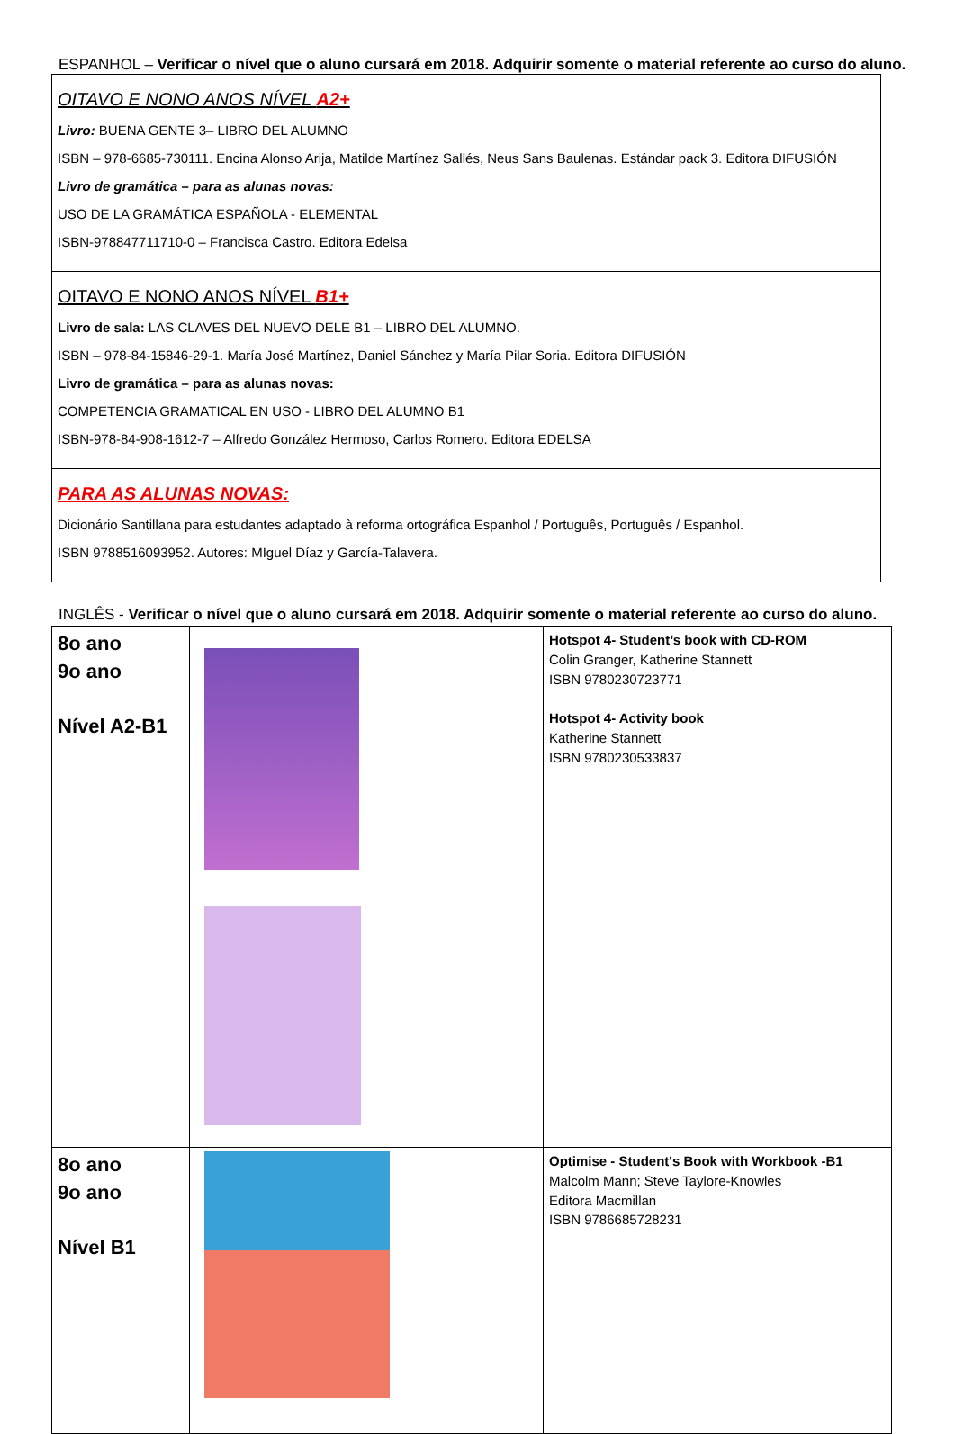ESPANHOL – Verificar o nível que o aluno cursará em 2018. Adquirir somente o material referente ao curso do aluno.
| OITAVO E NONO ANOS NÍVEL A2+ Livro: BUENA GENTE 3– LIBRO DEL ALUMNO ISBN – 978-6685-730111. Encina Alonso Arija, Matilde Martínez Sallés, Neus Sans Baulenas. Estándar pack 3. Editora DIFUSIÓN Livro de gramática – para as alunas novas: USO DE LA GRAMÁTICA ESPAÑOLA - ELEMENTAL ISBN-978847711710-0 – Francisca Castro. Editora Edelsa |
| OITAVO E NONO ANOS NÍVEL B1+ Livro de sala: LAS CLAVES DEL NUEVO DELE B1 – LIBRO DEL ALUMNO. ISBN – 978-84-15846-29-1. María José Martínez, Daniel Sánchez y María Pilar Soria. Editora DIFUSIÓN Livro de gramática – para as alunas novas: COMPETENCIA GRAMATICAL EN USO - LIBRO DEL ALUMNO B1 ISBN-978-84-908-1612-7 – Alfredo González Hermoso, Carlos Romero. Editora EDELSA |
| PARA AS ALUNAS NOVAS: Dicionário Santillana para estudantes adaptado à reforma ortográfica Espanhol / Português, Português / Espanhol. ISBN 9788516093952. Autores: MIguel Díaz y García-Talavera. |
INGLÊS - Verificar o nível que o aluno cursará em 2018. Adquirir somente o material referente ao curso do aluno.
| 8o ano 9o ano Nível A2-B1 | | Hotspot 4- Student’s book with CD-ROM Colin Granger, Katherine Stannett ISBN 9780230723771 Hotspot 4- Activity book Katherine Stannett ISBN 9780230533837 |
| 8o ano 9o ano Nível B1 | | Optimise - Student's Book with Workbook -B1 Malcolm Mann; Steve Taylore-Knowles Editora Macmillan ISBN 9786685728231 |